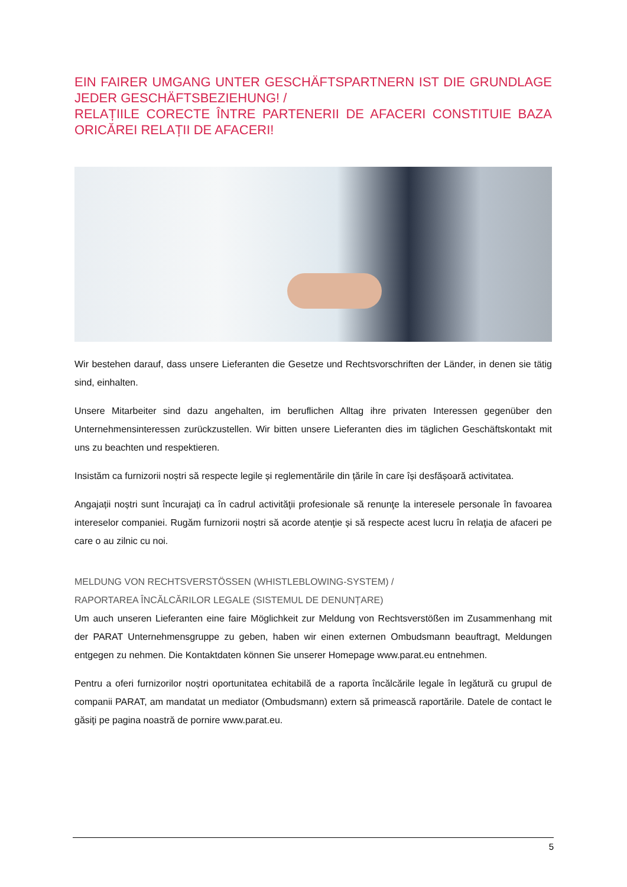EIN FAIRER UMGANG UNTER GESCHÄFTSPARTNERN IST DIE GRUNDLAGE JEDER GESCHÄFTSBEZIEHUNG! /
RELAȚIILE CORECTE ÎNTRE PARTENERII DE AFACERI CONSTITUIE BAZA ORICĂREI RELAȚII DE AFACERI!
Wir bestehen darauf, dass unsere Lieferanten die Gesetze und Rechtsvorschriften der Länder, in denen sie tätig sind, einhalten.
Unsere Mitarbeiter sind dazu angehalten, im beruflichen Alltag ihre privaten Interessen gegenüber den Unternehmensinteressen zurückzustellen. Wir bitten unsere Lieferanten dies im täglichen Geschäftskontakt mit uns zu beachten und respektieren.
Insistăm ca furnizorii noștri să respecte legile și reglementările din țările în care își desfășoară activitatea.
Angajații noștri sunt încurajați ca în cadrul activităţii profesionale să renunţe la interesele personale în favoarea intereselor companiei. Rugăm furnizorii noștri să acorde atenţie și să respecte acest lucru în relaţia de afaceri pe care o au zilnic cu noi.
MELDUNG VON RECHTSVERSTÖSSEN (WHISTLEBLOWING-SYSTEM) /
RAPORTAREA ÎNCĂLCĂRILOR LEGALE (SISTEMUL DE DENUNȚARE)
Um auch unseren Lieferanten eine faire Möglichkeit zur Meldung von Rechtsverstößen im Zusammenhang mit der PARAT Unternehmensgruppe zu geben, haben wir einen externen Ombudsmann beauftragt, Meldungen entgegen zu nehmen. Die Kontaktdaten können Sie unserer Homepage www.parat.eu entnehmen.
Pentru a oferi furnizorilor noștri oportunitatea echitabilă de a raporta încălcările legale în legătură cu grupul de companii PARAT, am mandatat un mediator (Ombudsmann) extern să primească raportările. Datele de contact le găsiţi pe pagina noastră de pornire www.parat.eu.
5